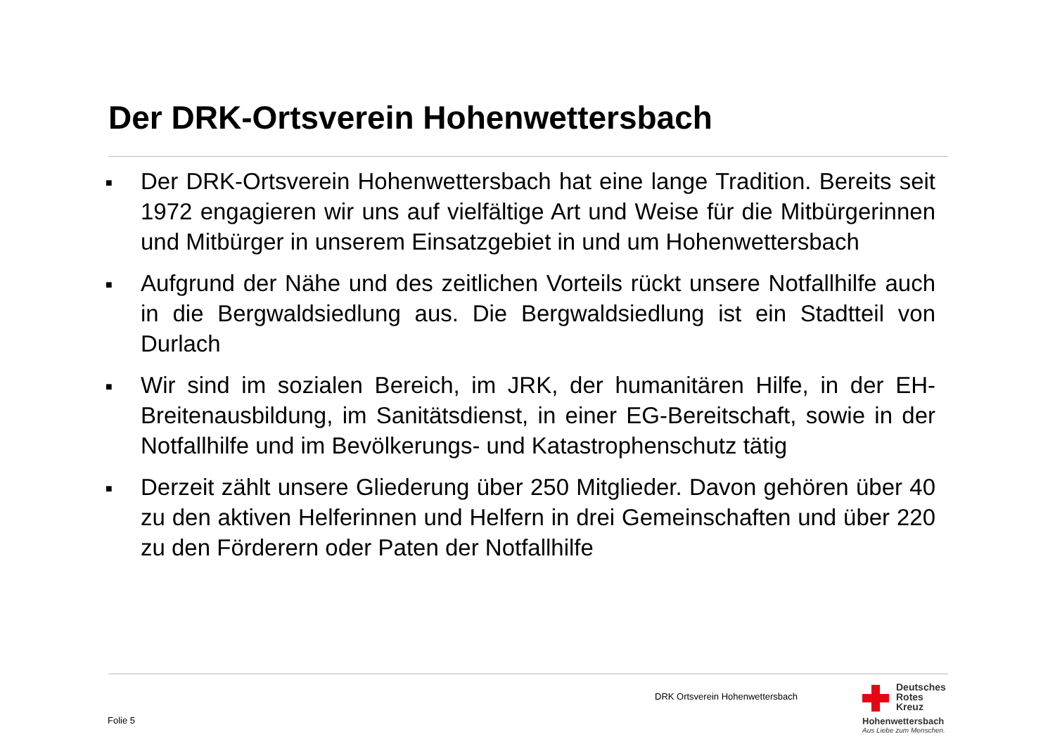Der DRK-Ortsverein Hohenwettersbach
■ Der DRK-Ortsverein Hohenwettersbach hat eine lange Tradition. Bereits seit 1972 engagieren wir uns auf vielfältige Art und Weise für die Mitbürgerinnen und Mitbürger in unserem Einsatzgebiet in und um Hohenwettersbach
■ Aufgrund der Nähe und des zeitlichen Vorteils rückt unsere Notfallhilfe auch in die Bergwaldsiedlung aus. Die Bergwaldsiedlung ist ein Stadtteil von Durlach
■ Wir sind im sozialen Bereich, im JRK, der humanitären Hilfe, in der EH-Breitenausbildung, im Sanitätsdienst, in einer EG-Bereitschaft, sowie in der Notfallhilfe und im Bevölkerungs- und Katastrophenschutz tätig
■ Derzeit zählt unsere Gliederung über 250 Mitglieder. Davon gehören über 40 zu den aktiven Helferinnen und Helfern in drei Gemeinschaften und über 220 zu den Förderern oder Paten der Notfallhilfe
DRK Ortsverein Hohenwettersbach
Folie 5
Deutsches
Rotes
Kreuz
Hohenwettersbach
Aus Liebe zum Menschen.